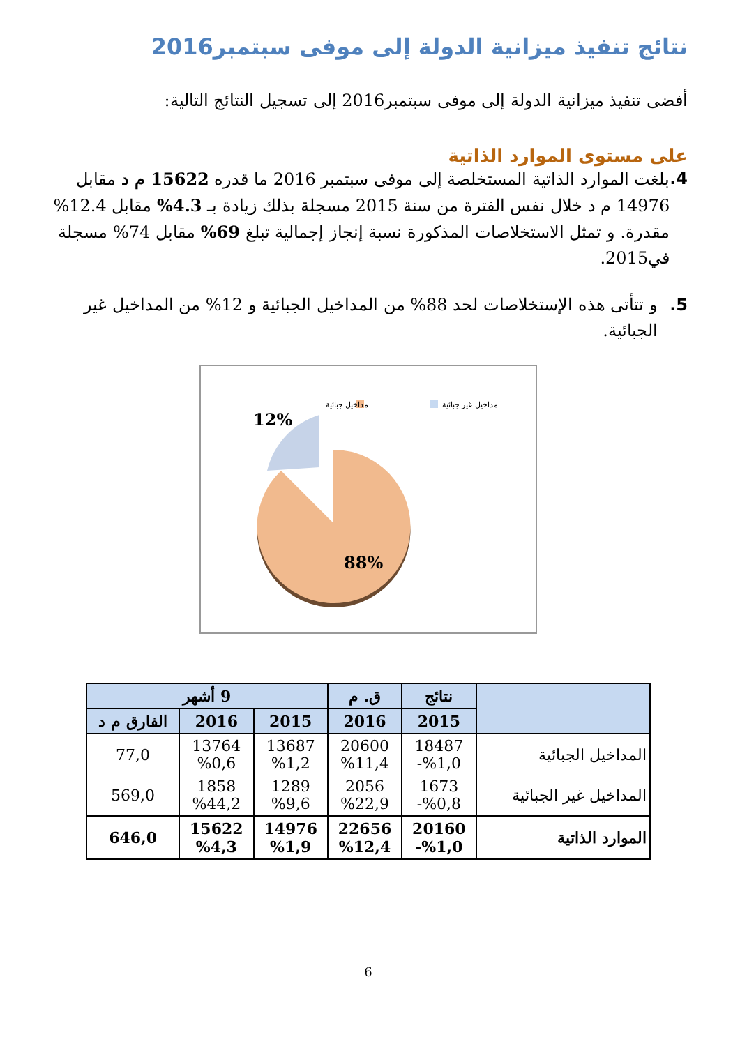نتائج تنفيذ ميزانية الدولة إلى موفى سبتمبر2016
أفضى تنفيذ ميزانية الدولة إلى موفى سبتمبر2016 إلى تسجيل النتائج التالية:
على مستوى الموارد الذاتية
4. بلغت الموارد الذاتية المستخلصة إلى موفى سبتمبر 2016 ما قدره 15622 م د مقابل 14976 م د خلال نفس الفترة من سنة 2015 مسجلة بذلك زيادة بـ 4.3% مقابل 12.4% مقدرة. و تمثل الاستخلاصات المذكورة نسبة إنجاز إجمالية تبلغ 69% مقابل 74% مسجلة في2015.
5. و تتأتى هذه الإستخلاصات لحد 88% من المداخيل الجبائية و 12% من المداخيل غير الجبائية.
مداخيل جبائية
مداخيل غير جبائية
12%
88%
| | نتائج | ق. م | 9 أشهر | | |
| --- | --- | --- | --- | --- | --- |
| | 2015 | 2016 | 2015 | 2016 | الفارق م د |
| المداخيل الجبائية | 18487 %1,0- | 20600 %11,4 | 13687 %1,2 | 13764 %0,6 | 77,0 |
| المداخيل غير الجبائية | 1673 %0,8- | 2056 %22,9 | 1289 %9,6 | 1858 %44,2 | 569,0 |
| الموارد الذاتية | 20160 %1,0- | 22656 %12,4 | 14976 %1,9 | 15622 %4,3 | 646,0 |
6